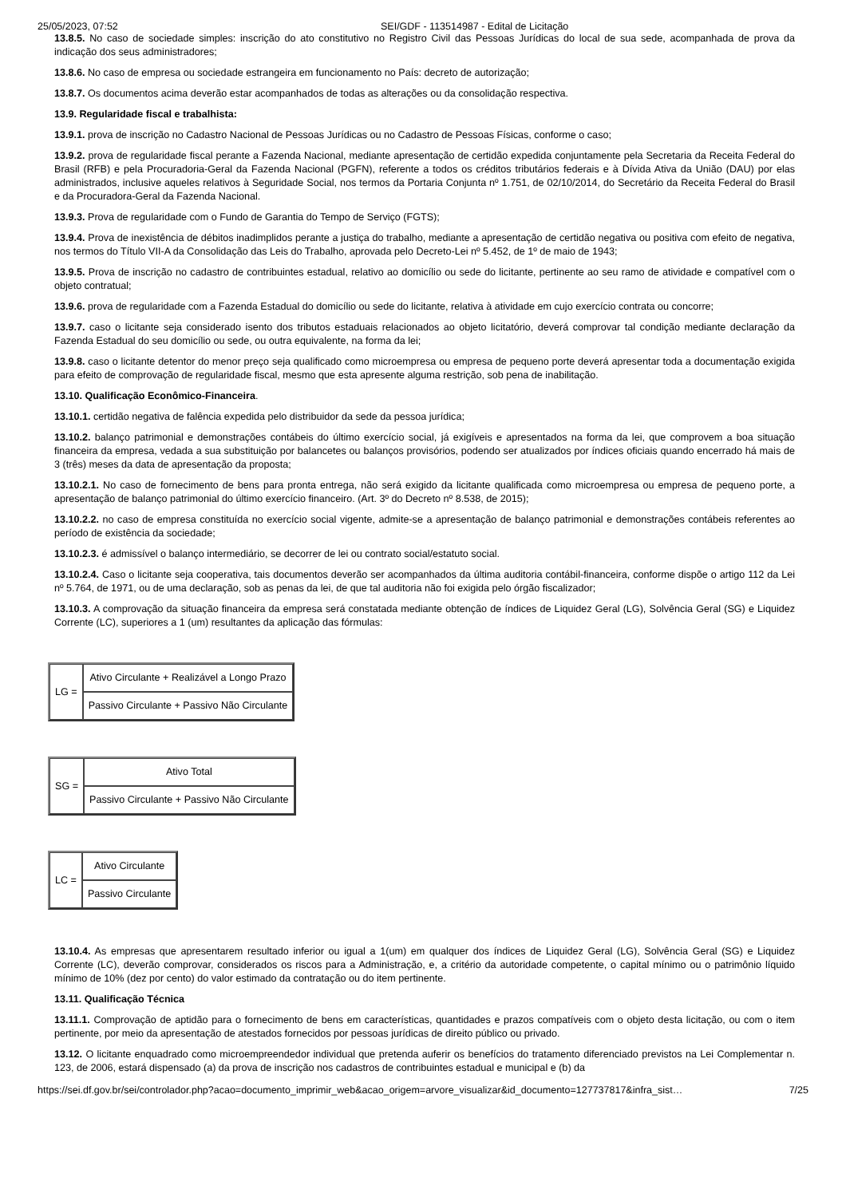25/05/2023, 07:52 SEI/GDF - 113514987 - Edital de Licitação
13.8.5. No caso de sociedade simples: inscrição do ato constitutivo no Registro Civil das Pessoas Jurídicas do local de sua sede, acompanhada de prova da indicação dos seus administradores;
13.8.6. No caso de empresa ou sociedade estrangeira em funcionamento no País: decreto de autorização;
13.8.7. Os documentos acima deverão estar acompanhados de todas as alterações ou da consolidação respectiva.
13.9. Regularidade fiscal e trabalhista:
13.9.1. prova de inscrição no Cadastro Nacional de Pessoas Jurídicas ou no Cadastro de Pessoas Físicas, conforme o caso;
13.9.2. prova de regularidade fiscal perante a Fazenda Nacional, mediante apresentação de certidão expedida conjuntamente pela Secretaria da Receita Federal do Brasil (RFB) e pela Procuradoria-Geral da Fazenda Nacional (PGFN), referente a todos os créditos tributários federais e à Dívida Ativa da União (DAU) por elas administrados, inclusive aqueles relativos à Seguridade Social, nos termos da Portaria Conjunta nº 1.751, de 02/10/2014, do Secretário da Receita Federal do Brasil e da Procuradora-Geral da Fazenda Nacional.
13.9.3. Prova de regularidade com o Fundo de Garantia do Tempo de Serviço (FGTS);
13.9.4. Prova de inexistência de débitos inadimplidos perante a justiça do trabalho, mediante a apresentação de certidão negativa ou positiva com efeito de negativa, nos termos do Título VII-A da Consolidação das Leis do Trabalho, aprovada pelo Decreto-Lei nº 5.452, de 1º de maio de 1943;
13.9.5. Prova de inscrição no cadastro de contribuintes estadual, relativo ao domicílio ou sede do licitante, pertinente ao seu ramo de atividade e compatível com o objeto contratual;
13.9.6. prova de regularidade com a Fazenda Estadual do domicílio ou sede do licitante, relativa à atividade em cujo exercício contrata ou concorre;
13.9.7. caso o licitante seja considerado isento dos tributos estaduais relacionados ao objeto licitatório, deverá comprovar tal condição mediante declaração da Fazenda Estadual do seu domicílio ou sede, ou outra equivalente, na forma da lei;
13.9.8. caso o licitante detentor do menor preço seja qualificado como microempresa ou empresa de pequeno porte deverá apresentar toda a documentação exigida para efeito de comprovação de regularidade fiscal, mesmo que esta apresente alguma restrição, sob pena de inabilitação.
13.10. Qualificação Econômico-Financeira.
13.10.1. certidão negativa de falência expedida pelo distribuidor da sede da pessoa jurídica;
13.10.2. balanço patrimonial e demonstrações contábeis do último exercício social, já exigíveis e apresentados na forma da lei, que comprovem a boa situação financeira da empresa, vedada a sua substituição por balancetes ou balanços provisórios, podendo ser atualizados por índices oficiais quando encerrado há mais de 3 (três) meses da data de apresentação da proposta;
13.10.2.1. No caso de fornecimento de bens para pronta entrega, não será exigido da licitante qualificada como microempresa ou empresa de pequeno porte, a apresentação de balanço patrimonial do último exercício financeiro. (Art. 3º do Decreto nº 8.538, de 2015);
13.10.2.2. no caso de empresa constituída no exercício social vigente, admite-se a apresentação de balanço patrimonial e demonstrações contábeis referentes ao período de existência da sociedade;
13.10.2.3. é admissível o balanço intermediário, se decorrer de lei ou contrato social/estatuto social.
13.10.2.4. Caso o licitante seja cooperativa, tais documentos deverão ser acompanhados da última auditoria contábil-financeira, conforme dispõe o artigo 112 da Lei nº 5.764, de 1971, ou de uma declaração, sob as penas da lei, de que tal auditoria não foi exigida pelo órgão fiscalizador;
13.10.3. A comprovação da situação financeira da empresa será constatada mediante obtenção de índices de Liquidez Geral (LG), Solvência Geral (SG) e Liquidez Corrente (LC), superiores a 1 (um) resultantes da aplicação das fórmulas:
| LG = | Ativo Circulante + Realizável a Longo Prazo |
| | Passivo Circulante + Passivo Não Circulante |
| SG = | Ativo Total |
| | Passivo Circulante + Passivo Não Circulante |
| LC = | Ativo Circulante |
| | Passivo Circulante |
13.10.4. As empresas que apresentarem resultado inferior ou igual a 1(um) em qualquer dos índices de Liquidez Geral (LG), Solvência Geral (SG) e Liquidez Corrente (LC), deverão comprovar, considerados os riscos para a Administração, e, a critério da autoridade competente, o capital mínimo ou o patrimônio líquido mínimo de 10% (dez por cento) do valor estimado da contratação ou do item pertinente.
13.11. Qualificação Técnica
13.11.1. Comprovação de aptidão para o fornecimento de bens em características, quantidades e prazos compatíveis com o objeto desta licitação, ou com o item pertinente, por meio da apresentação de atestados fornecidos por pessoas jurídicas de direito público ou privado.
13.12. O licitante enquadrado como microempreendedor individual que pretenda auferir os benefícios do tratamento diferenciado previstos na Lei Complementar n. 123, de 2006, estará dispensado (a) da prova de inscrição nos cadastros de contribuintes estadual e municipal e (b) da
https://sei.df.gov.br/sei/controlador.php?acao=documento_imprimir_web&acao_origem=arvore_visualizar&id_documento=127737817&infra_sist… 7/25